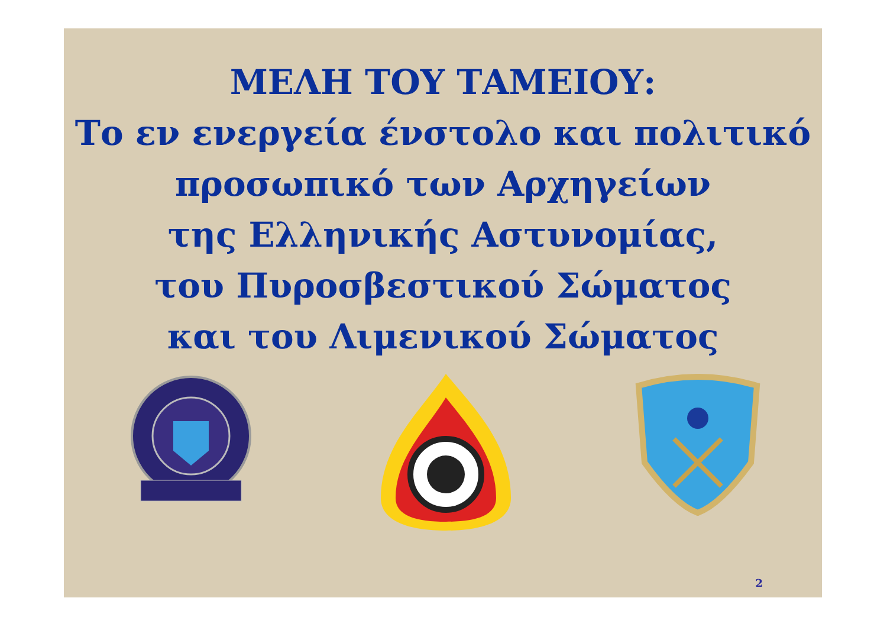ΜΕΛΗ ΤΟΥ ΤΑΜΕΙΟΥ:
Το εν ενεργεία ένστολο και πολιτικό προσωπικό των Αρχηγείων
της Ελληνικής Αστυνομίας,
του Πυροσβεστικού Σώματος
και του Λιμενικού Σώματος
2